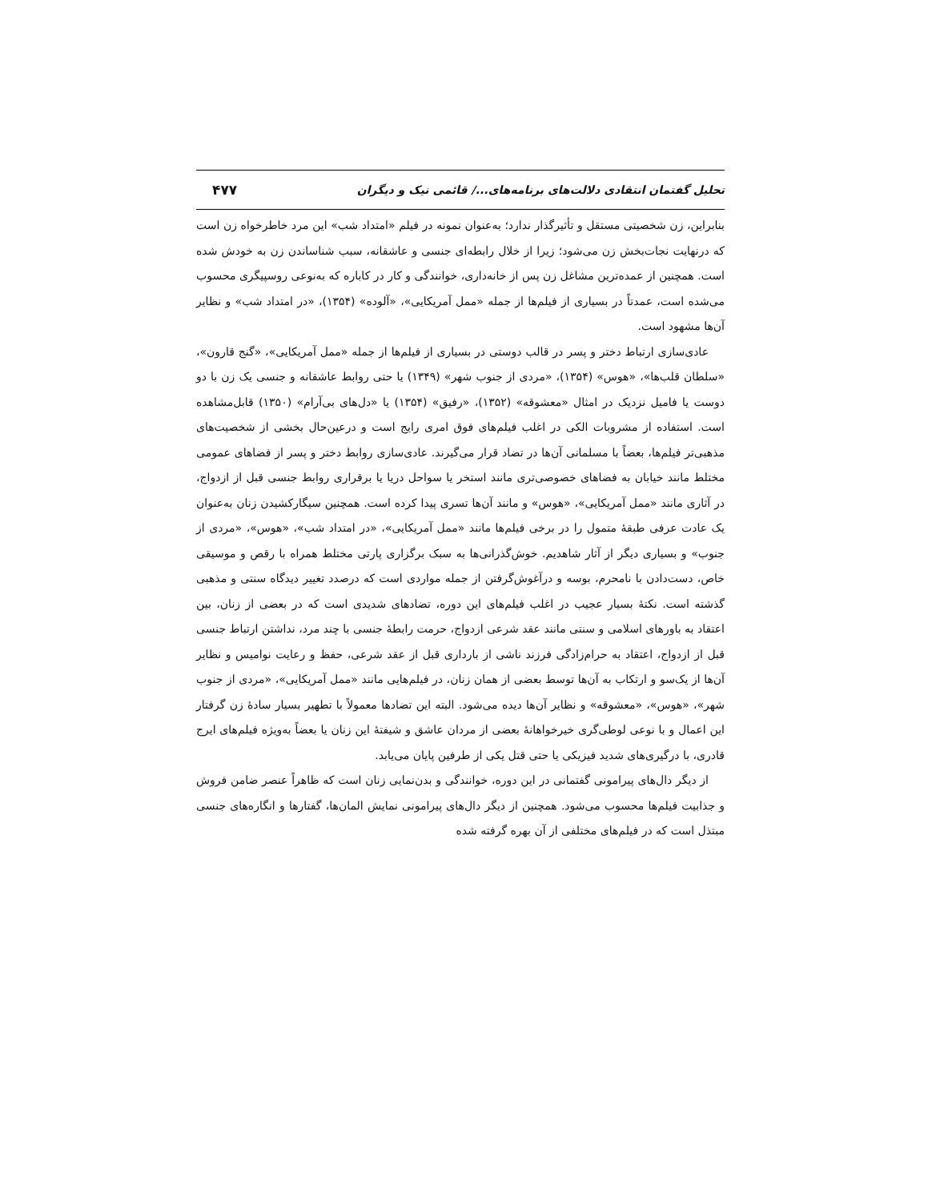تحلیل گفتمان انتقادی دلالت‌های برنامه‌های.../ قائمی نیک و دیگران ۴۷۷
بنابراین، زن شخصیتی مستقل و تأثیرگذار ندارد؛ به‌عنوان نمونه در فیلم «امتداد شب» این مرد خاطرخواه زن است که درنهایت نجات‌بخش زن می‌شود؛ زیرا از خلال رابطه‌ای جنسی و عاشقانه، سبب شناساندن زن به خودش شده است. همچنین از عمده‌ترین مشاغل زن پس از خانه‌داری، خوانندگی و کار در کاباره که به‌نوعی روسپیگری محسوب می‌شده است، عمدتاً در بسیاری از فیلم‌ها از جمله «ممل آمریکایی»، «آلوده» (۱۳۵۴)، «در امتداد شب» و نظایر آن‌ها مشهود است.
عادی‌سازی ارتباط دختر و پسر در قالب دوستی در بسیاری از فیلم‌ها از جمله «ممل آمریکایی»، «گنج قارون»، «سلطان قلب‌ها»، «هوس» (۱۳۵۴)، «مردی از جنوب شهر» (۱۳۴۹) یا حتی روابط عاشقانه و جنسی یک زن با دو دوست یا فامیل نزدیک در امثال «معشوقه» (۱۳۵۲)، «رفیق» (۱۳۵۴) یا «دل‌های بی‌آرام» (۱۳۵۰) قابل‌مشاهده است. استفاده از مشروبات الکی در اغلب فیلم‌های فوق امری رایج است و درعین‌حال بخشی از شخصیت‌های مذهبی‌تر فیلم‌ها، بعضاً با مسلمانی آن‌ها در تضاد قرار می‌گیرند. عادی‌سازی روابط دختر و پسر از فضاهای عمومی مختلط مانند خیابان به فضاهای خصوصی‌تری مانند استخر یا سواحل دریا یا برقراری روابط جنسی قبل از ازدواج، در آثاری مانند «ممل آمریکایی»، «هوس» و مانند آن‌ها تسری پیدا کرده است. همچنین سیگارکشیدن زنان به‌عنوان یک عادت عرفی طبقهٔ متمول را در برخی فیلم‌ها مانند «ممل آمریکایی»، «در امتداد شب»، «هوس»، «مردی از جنوب» و بسیاری دیگر از آثار شاهدیم. خوش‌گذرانی‌ها به سبک برگزاری پارتی مختلط همراه با رقص و موسیقی خاص، دست‌دادن با نامحرم، بوسه و درآغوش‌گرفتن از جمله مواردی است که درصدد تغییر دیدگاه سنتی و مذهبی گذشته است. نکتهٔ بسیار عجیب در اغلب فیلم‌های این دوره، تضادهای شدیدی است که در بعضی از زنان، بین اعتقاد به باورهای اسلامی و سنتی مانند عقد شرعی ازدواج، حرمت رابطهٔ جنسی با چند مرد، نداشتن ارتباط جنسی قبل از ازدواج، اعتقاد به حرام‌زادگی فرزند ناشی از بارداری قبل از عقد شرعی، حفظ و رعایت نوامیس و نظایر آن‌ها از یک‌سو و ارتکاب به آن‌ها توسط بعضی از همان زنان، در فیلم‌هایی مانند «ممل آمریکایی»، «مردی از جنوب شهر»، «هوس»، «معشوقه» و نظایر آن‌ها دیده می‌شود. البته این تضادها معمولاً با تطهیر بسیار سادهٔ زن گرفتار این اعمال و با نوعی لوطی‌گری خیرخواهانهٔ بعضی از مردان عاشق و شیفتهٔ این زنان یا بعضاً به‌ویژه فیلم‌های ایرج قادری، با درگیری‌های شدید فیزیکی یا حتی قتل یکی از طرفین پایان می‌یابد.
از دیگر دال‌های پیرامونی گفتمانی در این دوره، خوانندگی و بدن‌نمایی زنان است که ظاهراً عنصر ضامن فروش و جذابیت فیلم‌ها محسوب می‌شود. همچنین از دیگر دال‌های پیرامونی نمایش المان‌ها، گفتارها و انگاره‌های جنسی مبتذل است که در فیلم‌های مختلفی از آن بهره گرفته شده